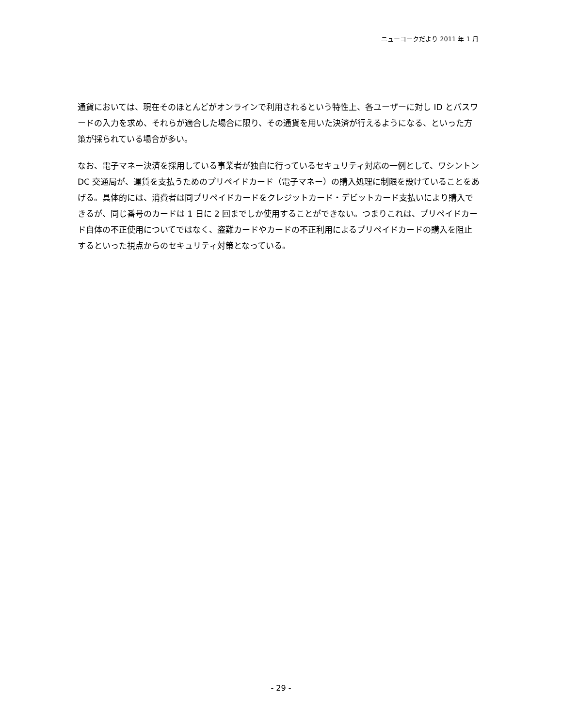ニューヨークだより 2011 年 1 月
通貨においては、現在そのほとんどがオンラインで利用されるという特性上、各ユーザーに対し ID とパスワードの入力を求め、それらが適合した場合に限り、その通貨を用いた決済が行えるようになる、といった方策が採られている場合が多い。
なお、電子マネー決済を採用している事業者が独自に行っているセキュリティ対応の一例として、ワシントン DC 交通局が、運賃を支払うためのプリペイドカード（電子マネー）の購入処理に制限を設けていることをあげる。具体的には、消費者は同プリペイドカードをクレジットカード・デビットカード支払いにより購入できるが、同じ番号のカードは 1 日に 2 回までしか使用することができない。つまりこれは、プリペイドカード自体の不正使用についてではなく、盗難カードやカードの不正利用によるプリペイドカードの購入を阻止するといった視点からのセキュリティ対策となっている。
- 29 -